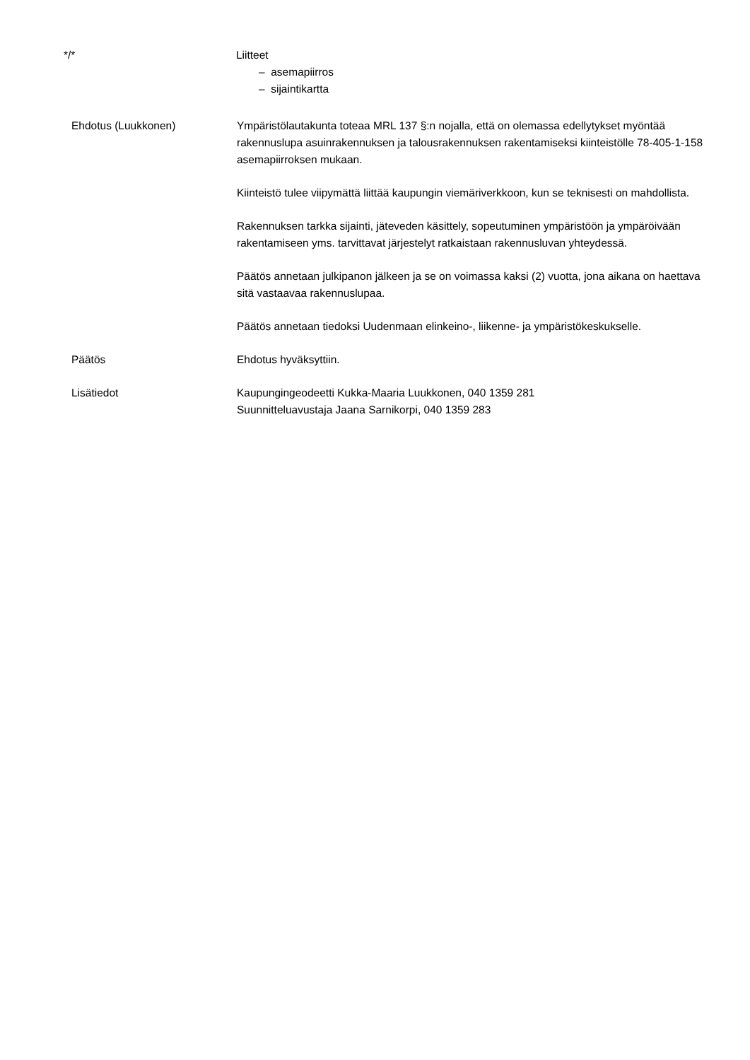*/* Liitteet
– asemapiirros
– sijaintikartta
Ehdotus (Luukkonen) Ympäristölautakunta toteaa MRL 137 §:n nojalla, että on olemassa edellytykset myöntää rakennuslupa asuinrakennuksen ja talousrakennuksen rakentamiseksi kiinteistölle 78-405-1-158 asemapiirroksen mukaan.
Kiinteistö tulee viipymättä liittää kaupungin viemäriverkkoon, kun se teknisesti on mahdollista.
Rakennuksen tarkka sijainti, jäteveden käsittely, sopeutuminen ympäristöön ja ympäröivään rakentamiseen yms. tarvittavat järjestelyt ratkaistaan rakennusluvan yhteydessä.
Päätös annetaan julkipanon jälkeen ja se on voimassa kaksi (2) vuotta, jona aikana on haettava sitä vastaavaa rakennuslupaa.
Päätös annetaan tiedoksi Uudenmaan elinkeino-, liikenne- ja ympäristökeskukselle.
Päätös Ehdotus hyväksyttiin.
Lisätiedot Kaupungingeodeetti Kukka-Maaria Luukkonen, 040 1359 281
Suunnitteluavustaja Jaana Sarnikorpi, 040 1359 283